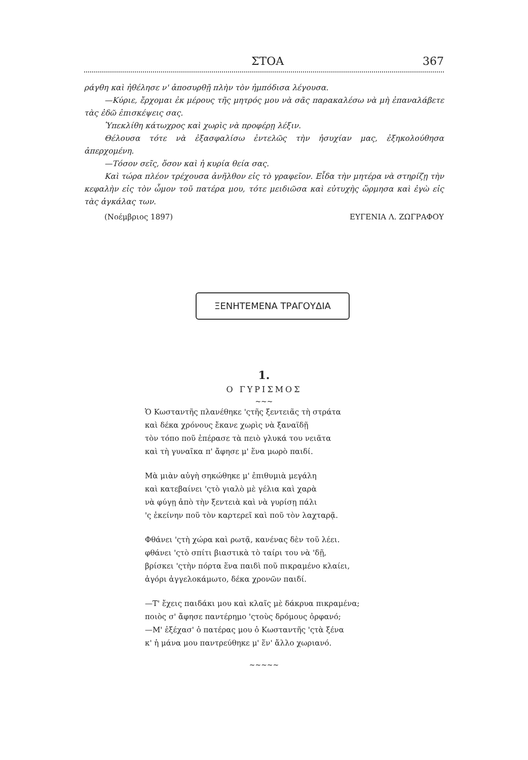ΣΤΟΑ 367
ράγθη καὶ ἠθέλησε ν' ἀποσυρθῇ πλὴν τὸν ἠμπόδισα λέγουσα.
—Κύριε, ἔρχομαι ἐκ μέρους τῆς μητρός μου νὰ σᾶς παρακαλέσω νὰ μὴ ἐπαναλάβετε τὰς ἐδῶ ἐπισκέψεις σας.
Ὑπεκλίθη κάτωχρος καὶ χωρὶς νὰ προφέρῃ λέξιν.
Θέλουσα τότε νὰ ἐξασφαλίσω ἐντελῶς τὴν ἡσυχίαν μας, ἐξηκολούθησα ἀπερχομένη.
—Τόσον σεῖς, ὅσον καὶ ἡ κυρία θεία σας.
Καὶ τώρα πλέον τρέχουσα ἀνῆλθον εἰς τὸ γραφεῖον. Εἶδα τὴν μητέρα νὰ στηρίζῃ τὴν κεφαλὴν εἰς τὸν ὦμον τοῦ πατέρα μου, τότε μειδιῶσα καὶ εὐτυχὴς ὥρμησα καὶ ἐγὼ εἰς τὰς ἀγκάλας των.
(Νοέμβριος 1897) ΕΥΓΕΝΙΑ Λ. ΖΩΓΡΑΦΟΥ
ΞΕΝΗΤΕΜΕΝΑ ΤΡΑΓΟΥΔΙΑ
1.
Ο ΓΥΡΙΣΜΟΣ
~~~
Ὁ Κωσταντῆς πλανέθηκε 'ςτῆς ξεντειᾶς τὴ στράτα
καὶ δέκα χρόνους ἔκανε χωρὶς νὰ ξαναϊδῇ
τὸν τόπο ποῦ ἐπέρασε τὰ πειὸ γλυκά του νειᾶτα
καὶ τὴ γυναῖκα π' ἄφησε μ' ἕνα μωρὸ παιδί.
Μὰ μιὰν αὐγὴ σηκώθηκε μ' ἐπιθυμιὰ μεγάλη
καὶ κατεβαίνει 'ςτὸ γιαλὸ μὲ γέλια καὶ χαρὰ
νὰ φύγῃ ἀπὸ τὴν ξεντειὰ καὶ νὰ γυρίσῃ πάλι
'ς ἐκείνην ποῦ τὸν καρτερεῖ καὶ ποῦ τὸν λαχταρᾷ.
Φθάνει 'ςτὴ χώρα καὶ ρωτᾷ, κανένας δὲν τοῦ λέει.
φθάνει 'ςτὸ σπίτι βιαστικὰ τὸ ταίρι του νὰ 'δῇ,
βρίσκει 'ςτὴν πόρτα ἕνα παιδὶ ποῦ πικραμένο κλαίει,
ἀγόρι ἀγγελοκάμωτο, δέκα χρονῶν παιδί.
—Τ' ἔχεις παιδάκι μου καὶ κλαῖς μὲ δάκρυα πικραμένα;
ποιὸς σ' ἄφησε παντέρημο 'ςτοὺς δρόμους ὀρφανό;
—Μ' ἐξέχασ' ὁ πατέρας μου ὁ Κωσταντῆς 'ςτὰ ξένα
κ' ἡ μάνα μου παντρεύθηκε μ' ἕν' ἄλλο χωριανό.
~~~~~